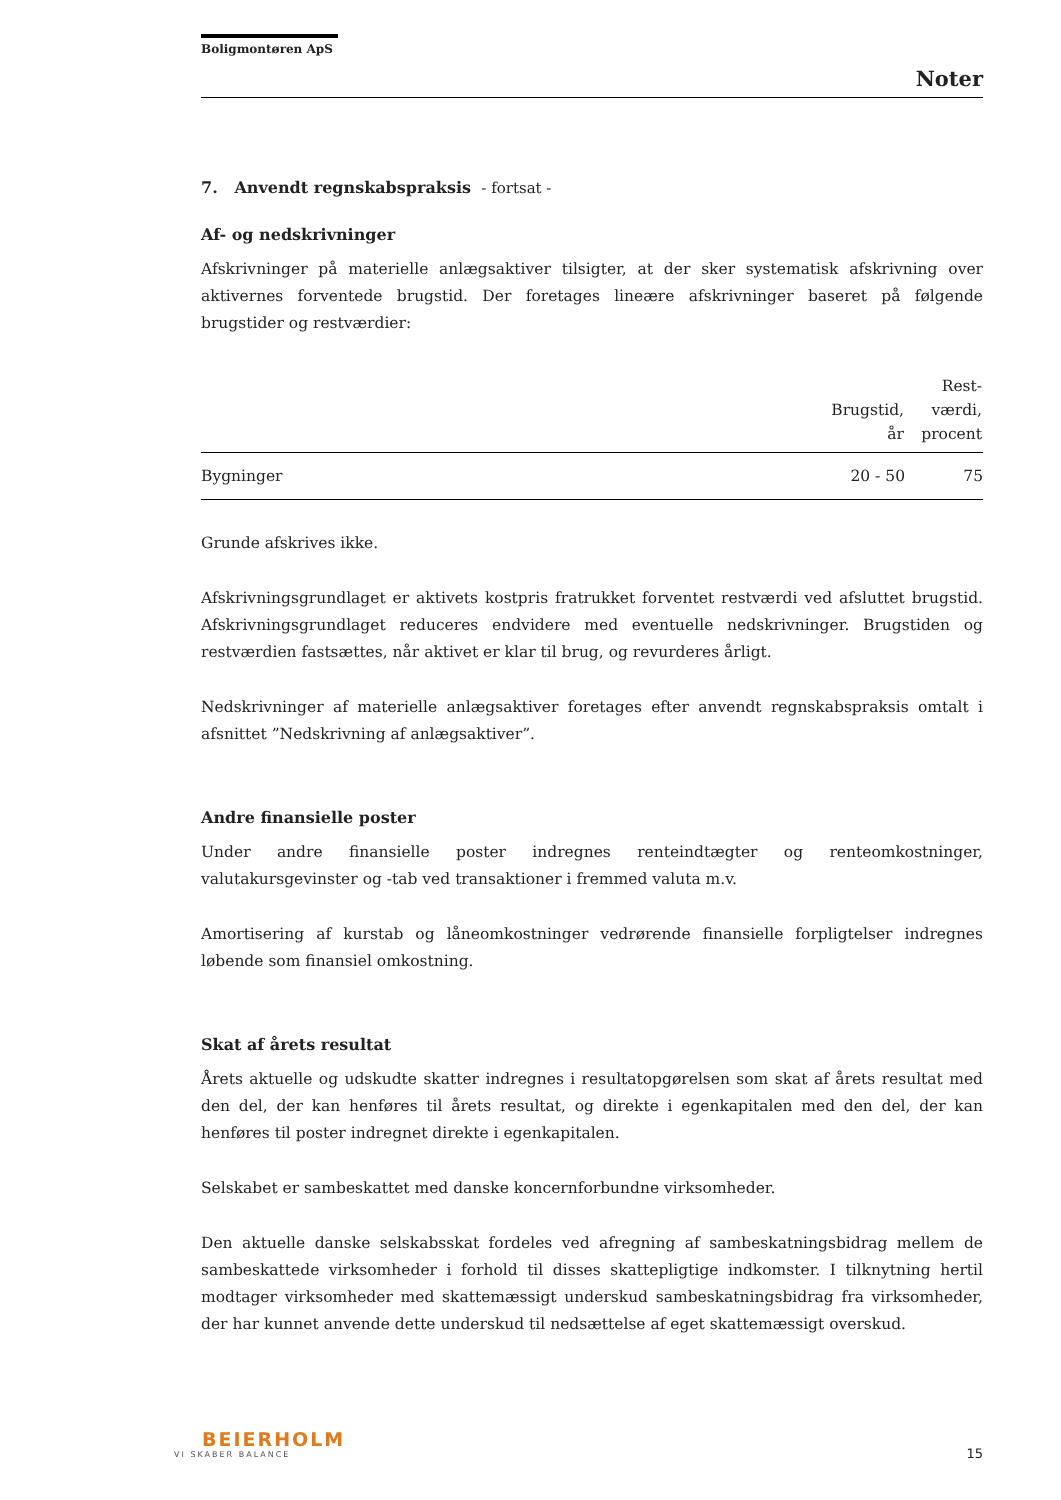Boligmontøren ApS
Noter
7. Anvendt regnskabspraksis - fortsat -
Af- og nedskrivninger
Afskrivninger på materielle anlægsaktiver tilsigter, at der sker systematisk afskrivning over aktivernes forventede brugstid. Der foretages lineære afskrivninger baseret på følgende brugstider og restværdier:
| | Brugstid, år | Rest- værdi, procent |
| --- | --- | --- |
| Bygninger | 20 - 50 | 75 |
Grunde afskrives ikke.
Afskrivningsgrundlaget er aktivets kostpris fratrukket forventet restværdi ved afsluttet brugstid. Afskrivningsgrundlaget reduceres endvidere med eventuelle nedskrivninger. Brugstiden og restværdien fastsættes, når aktivet er klar til brug, og revurderes årligt.
Nedskrivninger af materielle anlægsaktiver foretages efter anvendt regnskabspraksis omtalt i afsnittet ”Nedskrivning af anlægsaktiver”.
Andre finansielle poster
Under andre finansielle poster indregnes renteindtægter og renteomkostninger, valutakursgevinster og -tab ved transaktioner i fremmed valuta m.v.
Amortisering af kurstab og låneomkostninger vedrørende finansielle forpligtelser indregnes løbende som finansiel omkostning.
Skat af årets resultat
Årets aktuelle og udskudte skatter indregnes i resultatopgørelsen som skat af årets resultat med den del, der kan henføres til årets resultat, og direkte i egenkapitalen med den del, der kan henføres til poster indregnet direkte i egenkapitalen.
Selskabet er sambeskattet med danske koncernforbundne virksomheder.
Den aktuelle danske selskabsskat fordeles ved afregning af sambeskatningsbidrag mellem de sambeskattede virksomheder i forhold til disses skattepligtige indkomster. I tilknytning hertil modtager virksomheder med skattemæssigt underskud sambeskatningsbidrag fra virksomheder, der har kunnet anvende dette underskud til nedsættelse af eget skattemæssigt overskud.
BEIERHOLM
VI SKABER BALANCE
15